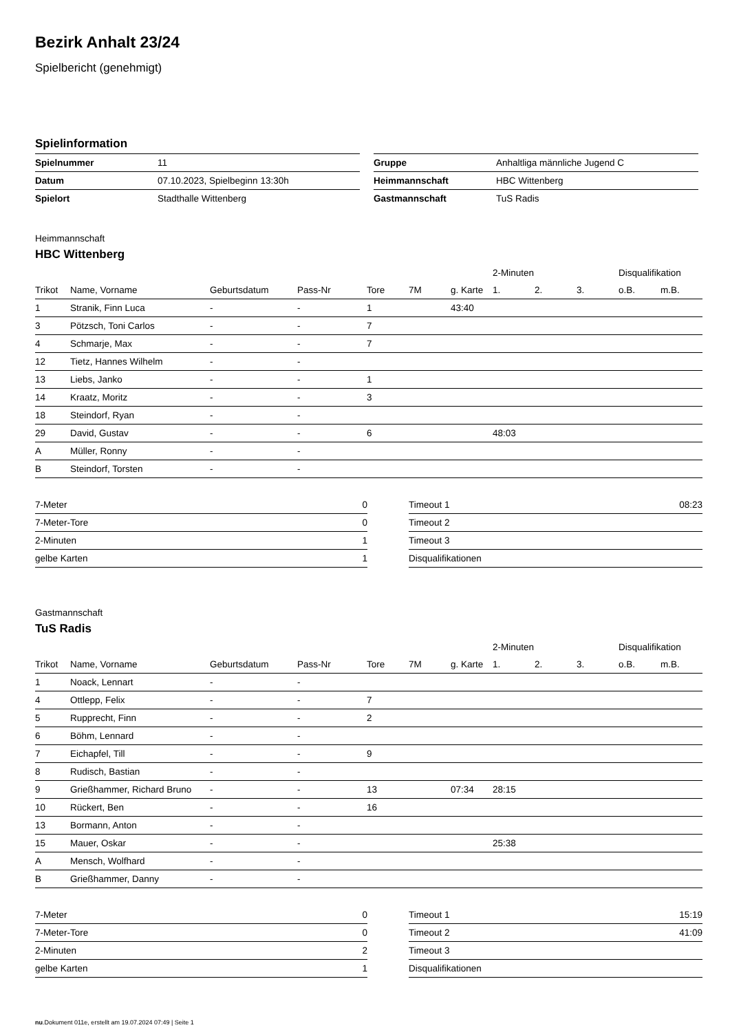Bezirk Anhalt 23/24
Spielbericht (genehmigt)
Spielinformation
| Spielnummer | 11 |
| Datum | 07.10.2023, Spielbeginn 13:30h |
| Spielort | Stadthalle Wittenberg |
| Gruppe | Anhaltliga männliche Jugend C |
| Heimmannschaft | HBC Wittenberg |
| Gastmannschaft | TuS Radis |
Heimmannschaft
HBC Wittenberg
| | | | | | | | 2-Minuten | | | Disqualifikation | |
| --- | --- | --- | --- | --- | --- | --- | --- | --- | --- | --- | --- |
| Trikot | Name, Vorname | Geburtsdatum | Pass-Nr | Tore | 7M | g. Karte | 1. | 2. | 3. | o.B. | m.B. |
| 1 | Stranik, Finn Luca | - | - | 1 | | 43:40 | | | | | |
| 3 | Pötzsch, Toni Carlos | - | - | 7 | | | | | | | |
| 4 | Schmarje, Max | - | - | 7 | | | | | | | |
| 12 | Tietz, Hannes Wilhelm | - | - | | | | | | | | |
| 13 | Liebs, Janko | - | - | 1 | | | | | | | |
| 14 | Kraatz, Moritz | - | - | 3 | | | | | | | |
| 18 | Steindorf, Ryan | - | - | | | | | | | | |
| 29 | David, Gustav | - | - | 6 | | | 48:03 | | | | |
| A | Müller, Ronny | - | - | | | | | | | | |
| B | Steindorf, Torsten | - | - | | | | | | | | |
| 7-Meter | 0 |
| 7-Meter-Tore | 0 |
| 2-Minuten | 1 |
| gelbe Karten | 1 |
| Timeout 1 | 08:23 |
| Timeout 2 | |
| Timeout 3 | |
| Disqualifikationen | |
Gastmannschaft
TuS Radis
| | | | | | | | 2-Minuten | | | Disqualifikation | |
| --- | --- | --- | --- | --- | --- | --- | --- | --- | --- | --- | --- |
| Trikot | Name, Vorname | Geburtsdatum | Pass-Nr | Tore | 7M | g. Karte | 1. | 2. | 3. | o.B. | m.B. |
| 1 | Noack, Lennart | - | - | | | | | | | | |
| 4 | Ottlepp, Felix | - | - | 7 | | | | | | | |
| 5 | Rupprecht, Finn | - | - | 2 | | | | | | | |
| 6 | Böhm, Lennard | - | - | | | | | | | | |
| 7 | Eichapfel, Till | - | - | 9 | | | | | | | |
| 8 | Rudisch, Bastian | - | - | | | | | | | | |
| 9 | Grießhammer, Richard Bruno | - | - | 13 | | 07:34 | 28:15 | | | | |
| 10 | Rückert, Ben | - | - | 16 | | | | | | | |
| 13 | Bormann, Anton | - | - | | | | | | | | |
| 15 | Mauer, Oskar | - | - | | | | 25:38 | | | | |
| A | Mensch, Wolfhard | - | - | | | | | | | | |
| B | Grießhammer, Danny | - | - | | | | | | | | |
| 7-Meter | 0 |
| 7-Meter-Tore | 0 |
| 2-Minuten | 2 |
| gelbe Karten | 1 |
| Timeout 1 | 15:19 |
| Timeout 2 | 41:09 |
| Timeout 3 | |
| Disqualifikationen | |
nu.Dokument 011e, erstellt am 19.07.2024 07:49 | Seite 1